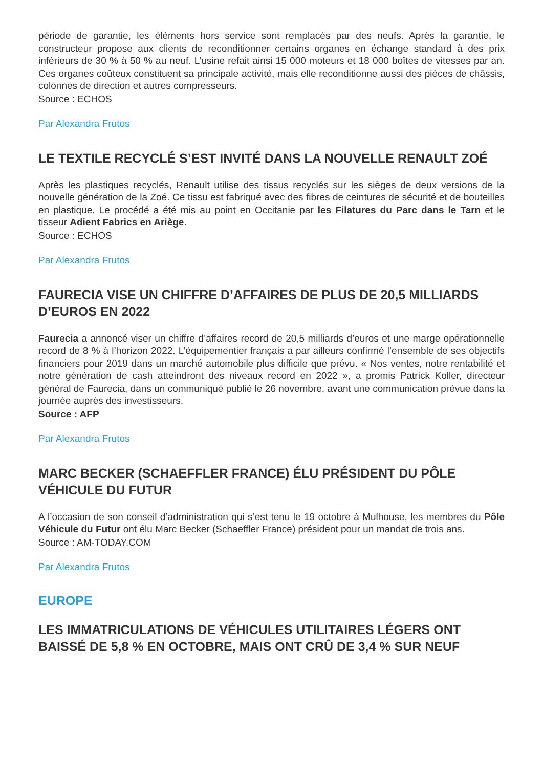période de garantie, les éléments hors service sont remplacés par des neufs. Après la garantie, le constructeur propose aux clients de reconditionner certains organes en échange standard à des prix inférieurs de 30 % à 50 % au neuf. L’usine refait ainsi 15 000 moteurs et 18 000 boîtes de vitesses par an. Ces organes coûteux constituent sa principale activité, mais elle reconditionne aussi des pièces de châssis, colonnes de direction et autres compresseurs.
Source : ECHOS
Par Alexandra Frutos
LE TEXTILE RECYCLÉ S’EST INVITÉ DANS LA NOUVELLE RENAULT ZOÉ
Après les plastiques recyclés, Renault utilise des tissus recyclés sur les sièges de deux versions de la nouvelle génération de la Zoé. Ce tissu est fabriqué avec des fibres de ceintures de sécurité et de bouteilles en plastique. Le procédé a été mis au point en Occitanie par les Filatures du Parc dans le Tarn et le tisseur Adient Fabrics en Ariège.
Source : ECHOS
Par Alexandra Frutos
FAURECIA VISE UN CHIFFRE D’AFFAIRES DE PLUS DE 20,5 MILLIARDS D’EUROS EN 2022
Faurecia a annoncé viser un chiffre d’affaires record de 20,5 milliards d’euros et une marge opérationnelle record de 8 % à l’horizon 2022. L’équipementier français a par ailleurs confirmé l’ensemble de ses objectifs financiers pour 2019 dans un marché automobile plus difficile que prévu. « Nos ventes, notre rentabilité et notre génération de cash atteindront des niveaux record en 2022 », a promis Patrick Koller, directeur général de Faurecia, dans un communiqué publié le 26 novembre, avant une communication prévue dans la journée auprès des investisseurs.
Source : AFP
Par Alexandra Frutos
MARC BECKER (SCHAEFFLER FRANCE) ÉLU PRÉSIDENT DU PÔLE VÉHICULE DU FUTUR
A l’occasion de son conseil d’administration qui s’est tenu le 19 octobre à Mulhouse, les membres du Pôle Véhicule du Futur ont élu Marc Becker (Schaeffler France) président pour un mandat de trois ans.
Source : AM-TODAY.COM
Par Alexandra Frutos
EUROPE
LES IMMATRICULATIONS DE VÉHICULES UTILITAIRES LÉGERS ONT BAISSÉ DE 5,8 % EN OCTOBRE, MAIS ONT CRÛ DE 3,4 % SUR NEUF